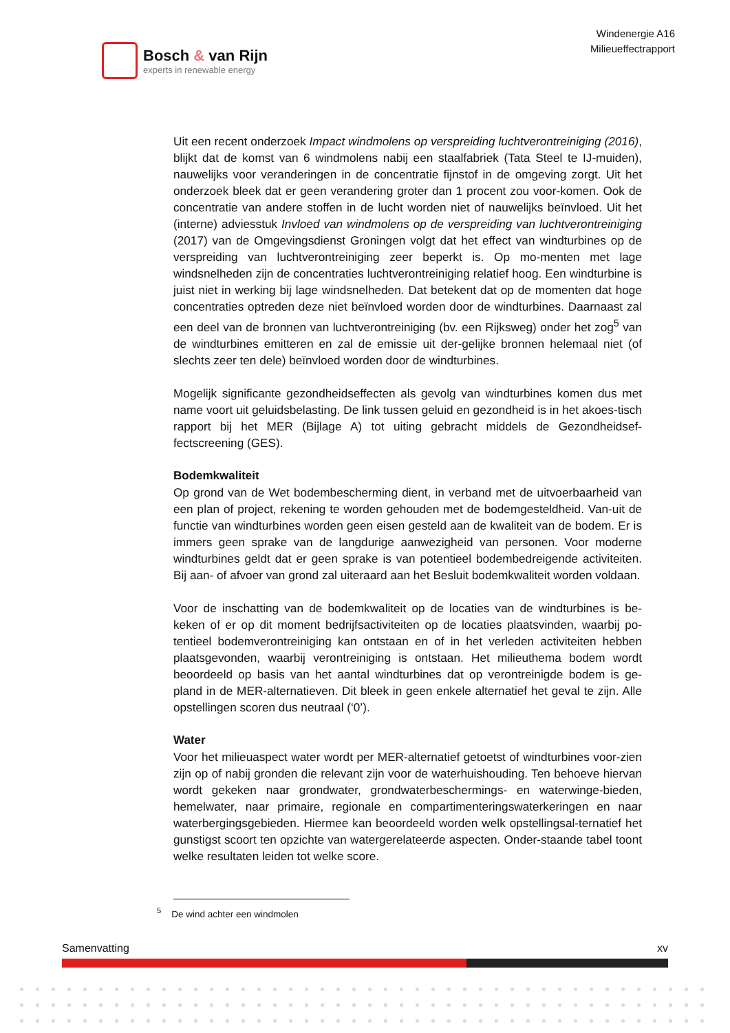Bosch & van Rijn
experts in renewable energy
Windenergie A16
Milieueffectrapport
Uit een recent onderzoek Impact windmolens op verspreiding luchtverontreiniging (2016), blijkt dat de komst van 6 windmolens nabij een staalfabriek (Tata Steel te IJ-muiden), nauwelijks voor veranderingen in de concentratie fijnstof in de omgeving zorgt. Uit het onderzoek bleek dat er geen verandering groter dan 1 procent zou voor-komen. Ook de concentratie van andere stoffen in de lucht worden niet of nauwelijks beïnvloed. Uit het (interne) adviesstuk Invloed van windmolens op de verspreiding van luchtverontreiniging (2017) van de Omgevingsdienst Groningen volgt dat het effect van windturbines op de verspreiding van luchtverontreiniging zeer beperkt is. Op mo-menten met lage windsnelheden zijn de concentraties luchtverontreiniging relatief hoog. Een windturbine is juist niet in werking bij lage windsnelheden. Dat betekent dat op de momenten dat hoge concentraties optreden deze niet beïnvloed worden door de windturbines. Daarnaast zal een deel van de bronnen van luchtverontreiniging (bv. een Rijksweg) onder het zog<sup>5</sup> van de windturbines emitteren en zal de emissie uit der-gelijke bronnen helemaal niet (of slechts zeer ten dele) beïnvloed worden door de windturbines.
Mogelijk significante gezondheidseffecten als gevolg van windturbines komen dus met name voort uit geluidsbelasting. De link tussen geluid en gezondheid is in het akoes-tisch rapport bij het MER (Bijlage A) tot uiting gebracht middels de Gezondheidsef-fectscreening (GES).
Bodemkwaliteit
Op grond van de Wet bodembescherming dient, in verband met de uitvoerbaarheid van een plan of project, rekening te worden gehouden met de bodemgesteldheid. Van-uit de functie van windturbines worden geen eisen gesteld aan de kwaliteit van de bodem. Er is immers geen sprake van de langdurige aanwezigheid van personen. Voor moderne windturbines geldt dat er geen sprake is van potentieel bodembedreigende activiteiten. Bij aan- of afvoer van grond zal uiteraard aan het Besluit bodemkwaliteit worden voldaan.
Voor de inschatting van de bodemkwaliteit op de locaties van de windturbines is be-keken of er op dit moment bedrijfsactiviteiten op de locaties plaatsvinden, waarbij po-tentieel bodemverontreiniging kan ontstaan en of in het verleden activiteiten hebben plaatsgevonden, waarbij verontreiniging is ontstaan. Het milieuthema bodem wordt beoordeeld op basis van het aantal windturbines dat op verontreinigde bodem is ge-pland in de MER-alternatieven. Dit bleek in geen enkele alternatief het geval te zijn. Alle opstellingen scoren dus neutraal (‘0’).
Water
Voor het milieuaspect water wordt per MER-alternatief getoetst of windturbines voor-zien zijn op of nabij gronden die relevant zijn voor de waterhuishouding. Ten behoeve hiervan wordt gekeken naar grondwater, grondwaterbeschermings- en waterwinge-bieden, hemelwater, naar primaire, regionale en compartimenteringswaterkeringen en naar waterbergingsgebieden. Hiermee kan beoordeeld worden welk opstellingsal-ternatief het gunstigst scoort ten opzichte van watergerelateerde aspecten. Onder-staande tabel toont welke resultaten leiden tot welke score.
<sup>5</sup> De wind achter een windmolen
Samenvatting xv